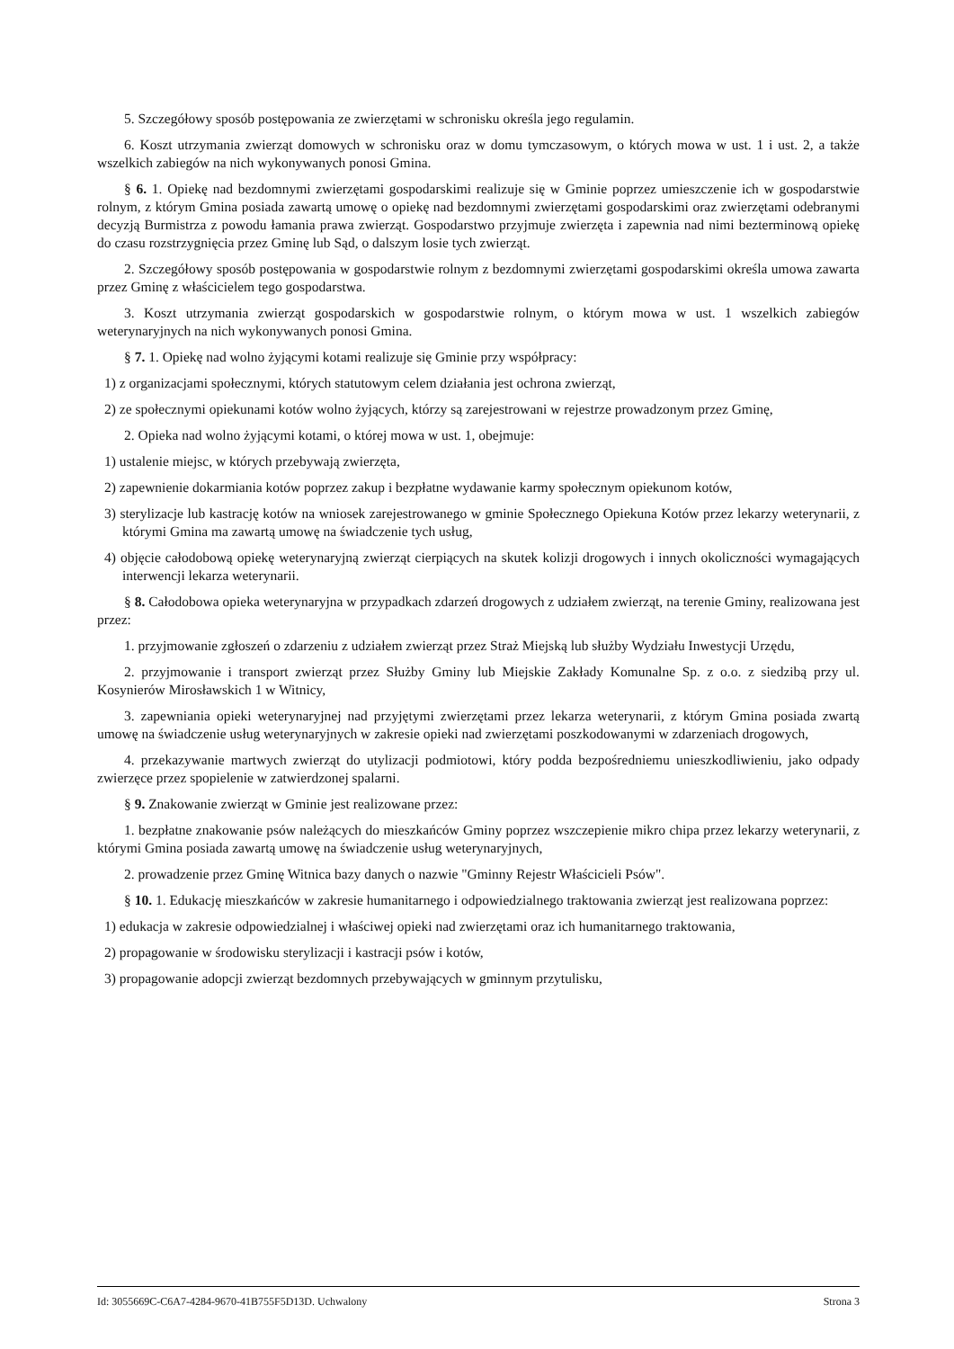5. Szczegółowy sposób postępowania ze zwierzętami w schronisku określa jego regulamin.
6. Koszt utrzymania zwierząt domowych w schronisku oraz w domu tymczasowym, o których mowa w ust. 1 i ust. 2, a także wszelkich zabiegów na nich wykonywanych ponosi Gmina.
§ 6. 1. Opiekę nad bezdomnymi zwierzętami gospodarskimi realizuje się w Gminie poprzez umieszczenie ich w gospodarstwie rolnym, z którym Gmina posiada zawartą umowę o opiekę nad bezdomnymi zwierzętami gospodarskimi oraz zwierzętami odebranymi decyzją Burmistrza z powodu łamania prawa zwierząt. Gospodarstwo przyjmuje zwierzęta i zapewnia nad nimi bezterminową opiekę do czasu rozstrzygnięcia przez Gminę lub Sąd, o dalszym losie tych zwierząt.
2. Szczegółowy sposób postępowania w gospodarstwie rolnym z bezdomnymi zwierzętami gospodarskimi określa umowa zawarta przez Gminę z właścicielem tego gospodarstwa.
3. Koszt utrzymania zwierząt gospodarskich w gospodarstwie rolnym, o którym mowa w ust. 1 wszelkich zabiegów weterynaryjnych na nich wykonywanych ponosi Gmina.
§ 7. 1. Opiekę nad wolno żyjącymi kotami realizuje się Gminie przy współpracy:
1) z organizacjami społecznymi, których statutowym celem działania jest ochrona zwierząt,
2) ze społecznymi opiekunami kotów wolno żyjących, którzy są zarejestrowani w rejestrze prowadzonym przez Gminę,
2. Opieka nad wolno żyjącymi kotami, o której mowa w ust. 1, obejmuje:
1) ustalenie miejsc, w których przebywają zwierzęta,
2) zapewnienie dokarmiania kotów poprzez zakup i bezpłatne wydawanie karmy społecznym opiekunom kotów,
3) sterylizacje lub kastrację kotów na wniosek zarejestrowanego w gminie Społecznego Opiekuna Kotów przez lekarzy weterynarii, z którymi Gmina ma zawartą umowę na świadczenie tych usług,
4) objęcie całodobową opiekę weterynaryjną zwierząt cierpiących na skutek kolizji drogowych i innych okoliczności wymagających interwencji lekarza weterynarii.
§ 8. Całodobowa opieka weterynaryjna w przypadkach zdarzeń drogowych z udziałem zwierząt, na terenie Gminy, realizowana jest przez:
1. przyjmowanie zgłoszeń o zdarzeniu z udziałem zwierząt przez Straż Miejską lub służby Wydziału Inwestycji Urzędu,
2. przyjmowanie i transport zwierząt przez Służby Gminy lub Miejskie Zakłady Komunalne Sp. z o.o. z siedzibą przy ul. Kosynierów Mirosławskich 1 w Witnicy,
3. zapewniania opieki weterynaryjnej nad przyjętymi zwierzętami przez lekarza weterynarii, z którym Gmina posiada zwartą umowę na świadczenie usług weterynaryjnych w zakresie opieki nad zwierzętami poszkodowanymi w zdarzeniach drogowych,
4. przekazywanie martwych zwierząt do utylizacji podmiotowi, który podda bezpośredniemu unieszkodliwieniu, jako odpady zwierzęce przez spopielenie w zatwierdzonej spalarni.
§ 9. Znakowanie zwierząt w Gminie jest realizowane przez:
1. bezpłatne znakowanie psów należących do mieszkańców Gminy poprzez wszczepienie mikro chipa przez lekarzy weterynarii, z którymi Gmina posiada zawartą umowę na świadczenie usług weterynaryjnych,
2. prowadzenie przez Gminę Witnica bazy danych o nazwie "Gminny Rejestr Właścicieli Psów".
§ 10. 1. Edukację mieszkańców w zakresie humanitarnego i odpowiedzialnego traktowania zwierząt jest realizowana poprzez:
1) edukacja w zakresie odpowiedzialnej i właściwej opieki nad zwierzętami oraz ich humanitarnego traktowania,
2) propagowanie w środowisku sterylizacji i kastracji psów i kotów,
3) propagowanie adopcji zwierząt bezdomnych przebywających w gminnym przytulisku,
Id: 3055669C-C6A7-4284-9670-41B755F5D13D. Uchwalony Strona 3